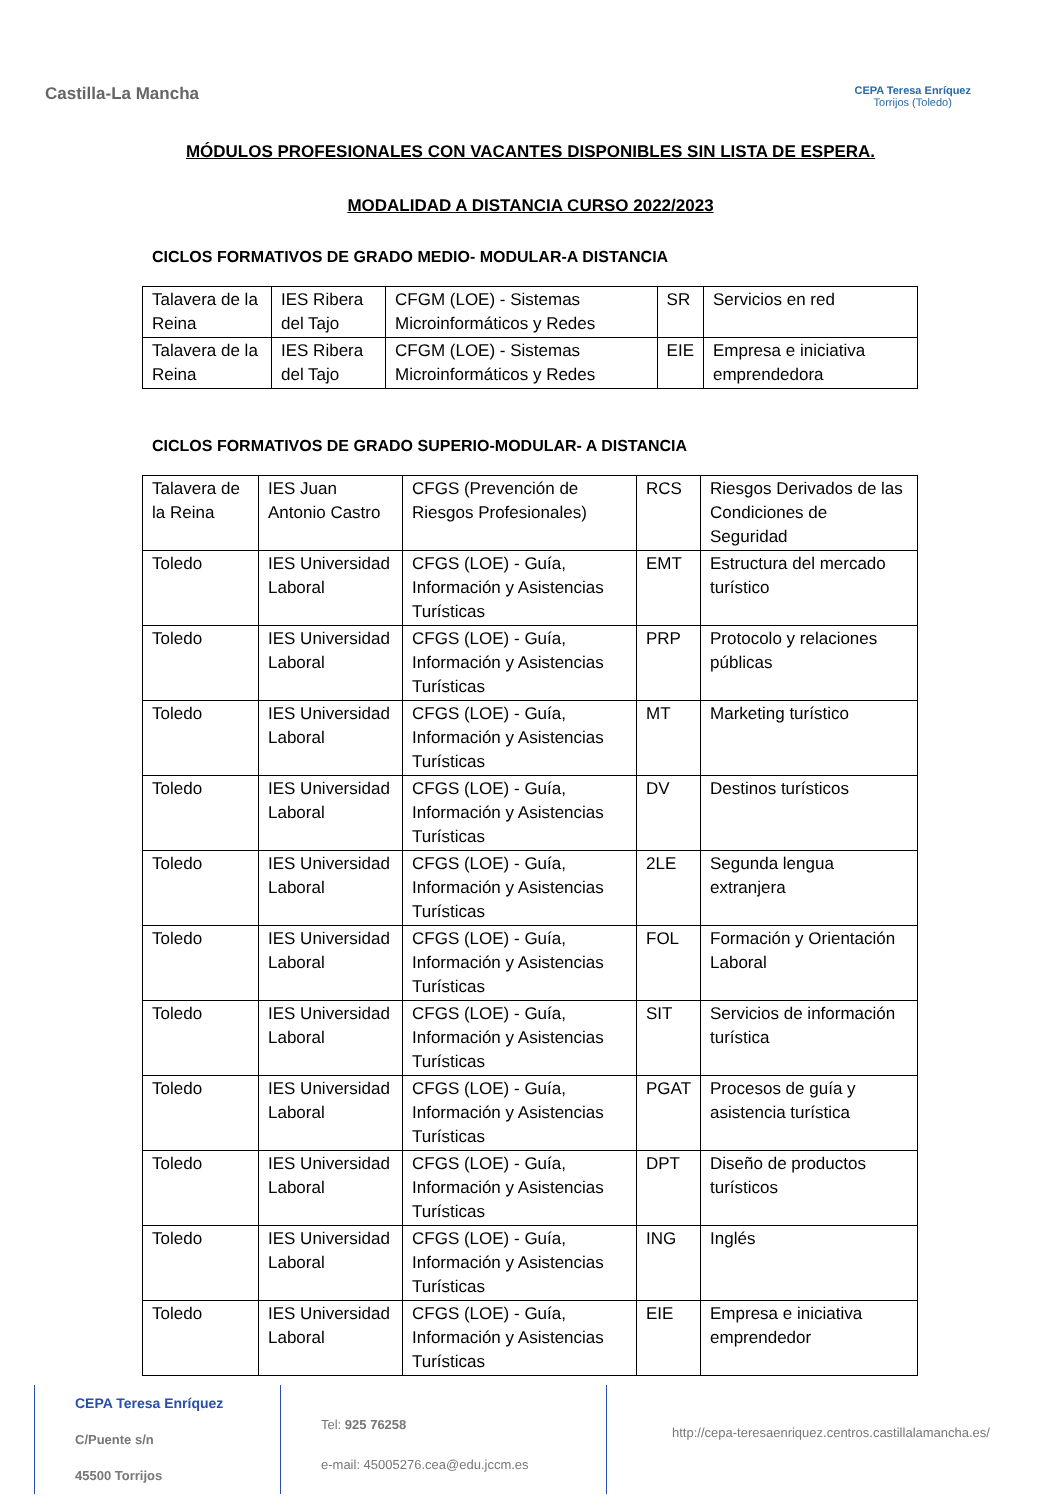Castilla-La Mancha
CEPA Teresa Enríquez
Torrijos (Toledo)
MÓDULOS PROFESIONALES CON VACANTES DISPONIBLES SIN LISTA DE ESPERA.
MODALIDAD A DISTANCIA CURSO 2022/2023
CICLOS FORMATIVOS DE GRADO MEDIO- MODULAR-A DISTANCIA
| Talavera de la Reina | IES Ribera del Tajo | CFGM (LOE) - Sistemas Microinformáticos y Redes | SR | Servicios en red |
| Talavera de la Reina | IES Ribera del Tajo | CFGM (LOE) - Sistemas Microinformáticos y Redes | EIE | Empresa e iniciativa emprendedora |
CICLOS FORMATIVOS DE GRADO SUPERIO-MODULAR- A DISTANCIA
| Talavera de la Reina | IES Juan Antonio Castro | CFGS (Prevención de Riesgos Profesionales) | RCS | Riesgos Derivados de las Condiciones de Seguridad |
| Toledo | IES Universidad Laboral | CFGS (LOE) - Guía, Información y Asistencias Turísticas | EMT | Estructura del mercado turístico |
| Toledo | IES Universidad Laboral | CFGS (LOE) - Guía, Información y Asistencias Turísticas | PRP | Protocolo y relaciones públicas |
| Toledo | IES Universidad Laboral | CFGS (LOE) - Guía, Información y Asistencias Turísticas | MT | Marketing turístico |
| Toledo | IES Universidad Laboral | CFGS (LOE) - Guía, Información y Asistencias Turísticas | DV | Destinos turísticos |
| Toledo | IES Universidad Laboral | CFGS (LOE) - Guía, Información y Asistencias Turísticas | 2LE | Segunda lengua extranjera |
| Toledo | IES Universidad Laboral | CFGS (LOE) - Guía, Información y Asistencias Turísticas | FOL | Formación y Orientación Laboral |
| Toledo | IES Universidad Laboral | CFGS (LOE) - Guía, Información y Asistencias Turísticas | SIT | Servicios de información turística |
| Toledo | IES Universidad Laboral | CFGS (LOE) - Guía, Información y Asistencias Turísticas | PGAT | Procesos de guía y asistencia turística |
| Toledo | IES Universidad Laboral | CFGS (LOE) - Guía, Información y Asistencias Turísticas | DPT | Diseño de productos turísticos |
| Toledo | IES Universidad Laboral | CFGS (LOE) - Guía, Información y Asistencias Turísticas | ING | Inglés |
| Toledo | IES Universidad Laboral | CFGS (LOE) - Guía, Información y Asistencias Turísticas | EIE | Empresa e iniciativa emprendedor |
CEPA Teresa Enríquez
C/Puente s/n
45500 Torrijos
Tel: 925 76258
e-mail: 45005276.cea@edu.jccm.es
http://cepa-teresaenriquez.centros.castillalamancha.es/